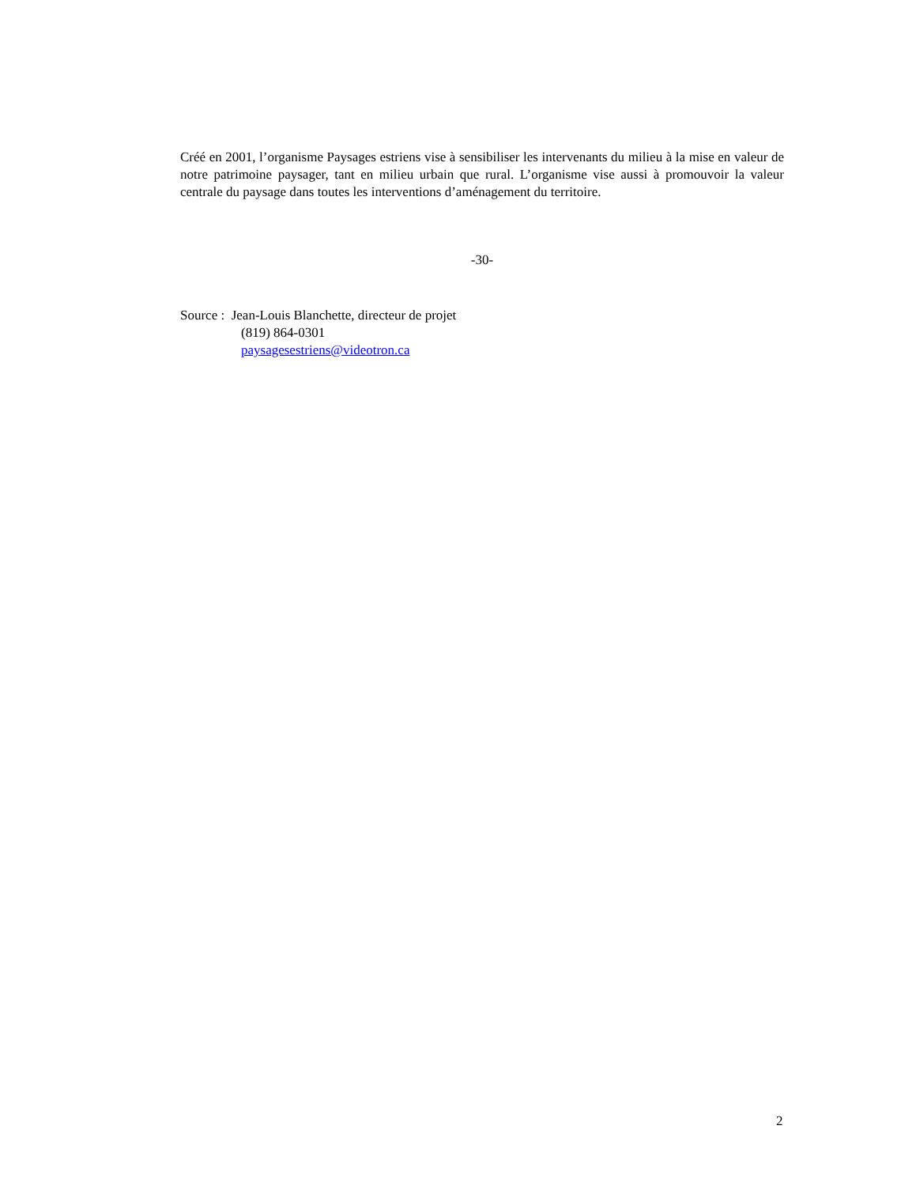Créé en 2001, l’organisme Paysages estriens vise à sensibiliser les intervenants du milieu à la mise en valeur de notre patrimoine paysager, tant en milieu urbain que rural. L’organisme vise aussi à promouvoir la valeur centrale du paysage dans toutes les interventions d’aménagement du territoire.
-30-
Source : Jean-Louis Blanchette, directeur de projet
(819) 864-0301
paysagesestriens@videotron.ca
2